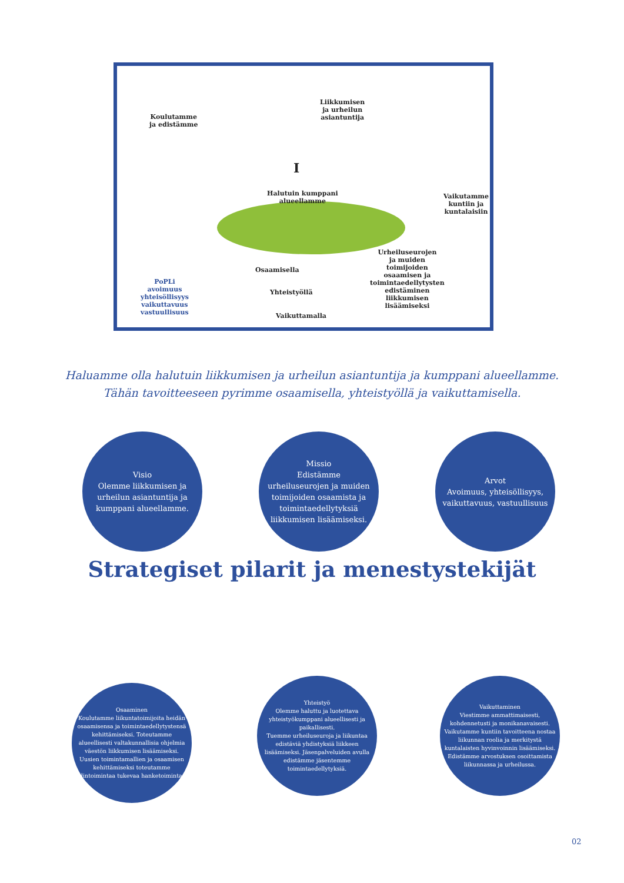Koulutamme
ja edistämme
Liikkumisen
ja urheilun
asiantuntija
I
Halutuin kumppani
alueellamme
Vaikutamme
kuntiin ja
kuntalaisiin
Urheiluseurojen
ja muiden
toimijoiden
osaamisen ja
toimintaedellytysten
edistäminen
liikkumisen
lisäämiseksi
Osaamisella
Yhteistyöllä
Vaikuttamalla
PoPLi
avoimuus
yhteisöllisyys
vaikuttavuus
vastuullisuus
Haluamme olla halutuin liikkumisen ja urheilun asiantuntija ja kumppani alueellamme.
Tähän tavoitteeseen pyrimme osaamisella, yhteistyöllä ja vaikuttamisella.
Visio
Olemme liikkumisen ja urheilun asiantuntija ja kumppani alueellamme.
Missio
Edistämme urheiluseurojen ja muiden toimijoiden osaamista ja toimintaedellytyksiä liikkumisen lisäämiseksi.
Arvot
Avoimuus, yhteisöllisyys, vaikuttavuus, vastuullisuus
Strategiset pilarit ja menestystekijät
Osaaminen
Koulutamme liikuntatoimijoita heidän osaamisensa ja toimintaedellytystensä kehittämiseksi. Toteutamme alueellisesti valtakunnallisia ohjelmia väestön liikkumisen lisäämiseksi.
Uusien toimintamallien ja osaamisen kehittämiseksi toteutamme ydintoimintaa tukevaa hanketoimintaa.
Yhteistyö
Olemme haluttu ja luotettava yhteistyökumppani alueellisesti ja paikallisesti.
Tuemme urheiluseuroja ja liikuntaa edistäviä yhdistyksiä liikkeen lisäämiseksi. Jäsenpalveluiden avulla edistämme jäsentemme toimintaedellytyksiä.
Vaikuttaminen
Viestimme ammattimaisesti, kohdennetusti ja monikanavaisesti. Vaikutamme kuntiin tavoitteena nostaa liikunnan roolia ja merkitystä kuntalaisten hyvinvoinnin lisäämiseksi. Edistämme arvostuksen osoittamista liikunnassa ja urheilussa.
02